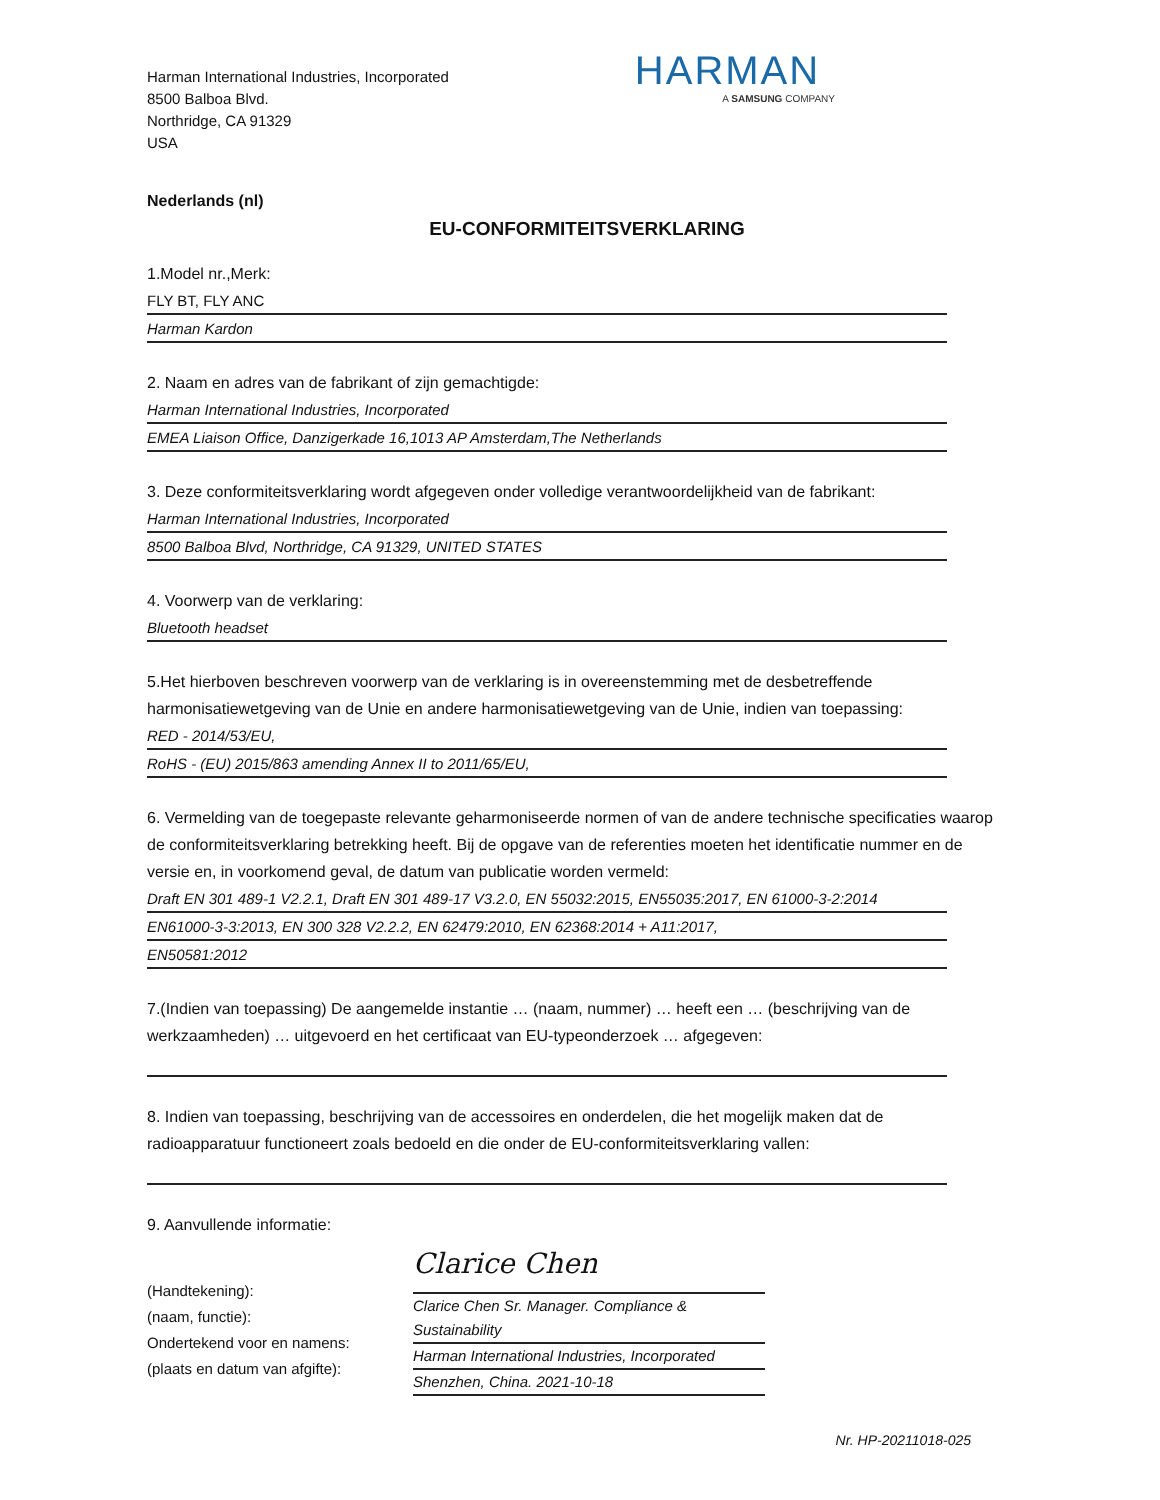Harman International Industries, Incorporated
8500 Balboa Blvd.
Northridge, CA 91329
USA
HARMAN
A SAMSUNG COMPANY
Nederlands (nl)
EU-CONFORMITEITSVERKLARING
1.Model nr.,Merk:
FLY BT, FLY ANC
Harman Kardon
2. Naam en adres van de fabrikant of zijn gemachtigde:
Harman International Industries, Incorporated
EMEA Liaison Office, Danzigerkade 16,1013 AP Amsterdam,The Netherlands
3. Deze conformiteitsverklaring wordt afgegeven onder volledige verantwoordelijkheid van de fabrikant:
Harman International Industries, Incorporated
8500 Balboa Blvd, Northridge, CA 91329, UNITED STATES
4. Voorwerp van de verklaring:
Bluetooth headset
5.Het hierboven beschreven voorwerp van de verklaring is in overeenstemming met de desbetreffende harmonisatiewetgeving van de Unie en andere harmonisatiewetgeving van de Unie, indien van toepassing:
RED - 2014/53/EU,
RoHS - (EU) 2015/863 amending Annex II to 2011/65/EU,
6. Vermelding van de toegepaste relevante geharmoniseerde normen of van de andere technische specificaties waarop de conformiteitsverklaring betrekking heeft. Bij de opgave van de referenties moeten het identificatie nummer en de versie en, in voorkomend geval, de datum van publicatie worden vermeld:
Draft EN 301 489-1 V2.2.1, Draft EN 301 489-17 V3.2.0, EN 55032:2015, EN55035:2017, EN 61000-3-2:2014
EN61000-3-3:2013, EN 300 328 V2.2.2, EN 62479:2010, EN 62368:2014 + A11:2017,
EN50581:2012
7.(Indien van toepassing) De aangemelde instantie … (naam, nummer) … heeft een … (beschrijving van de werkzaamheden) … uitgevoerd en het certificaat van EU-typeonderzoek … afgegeven:
8. Indien van toepassing, beschrijving van de accessoires en onderdelen, die het mogelijk maken dat de radioapparatuur functioneert zoals bedoeld en die onder de EU-conformiteitsverklaring vallen:
9. Aanvullende informatie:
(Handtekening):
(naam, functie):
Ondertekend voor en namens:
(plaats en datum van afgifte):
Clarice Chen
Clarice Chen Sr. Manager. Compliance & Sustainability
Harman International Industries, Incorporated
Shenzhen, China. 2021-10-18
Nr. HP-20211018-025